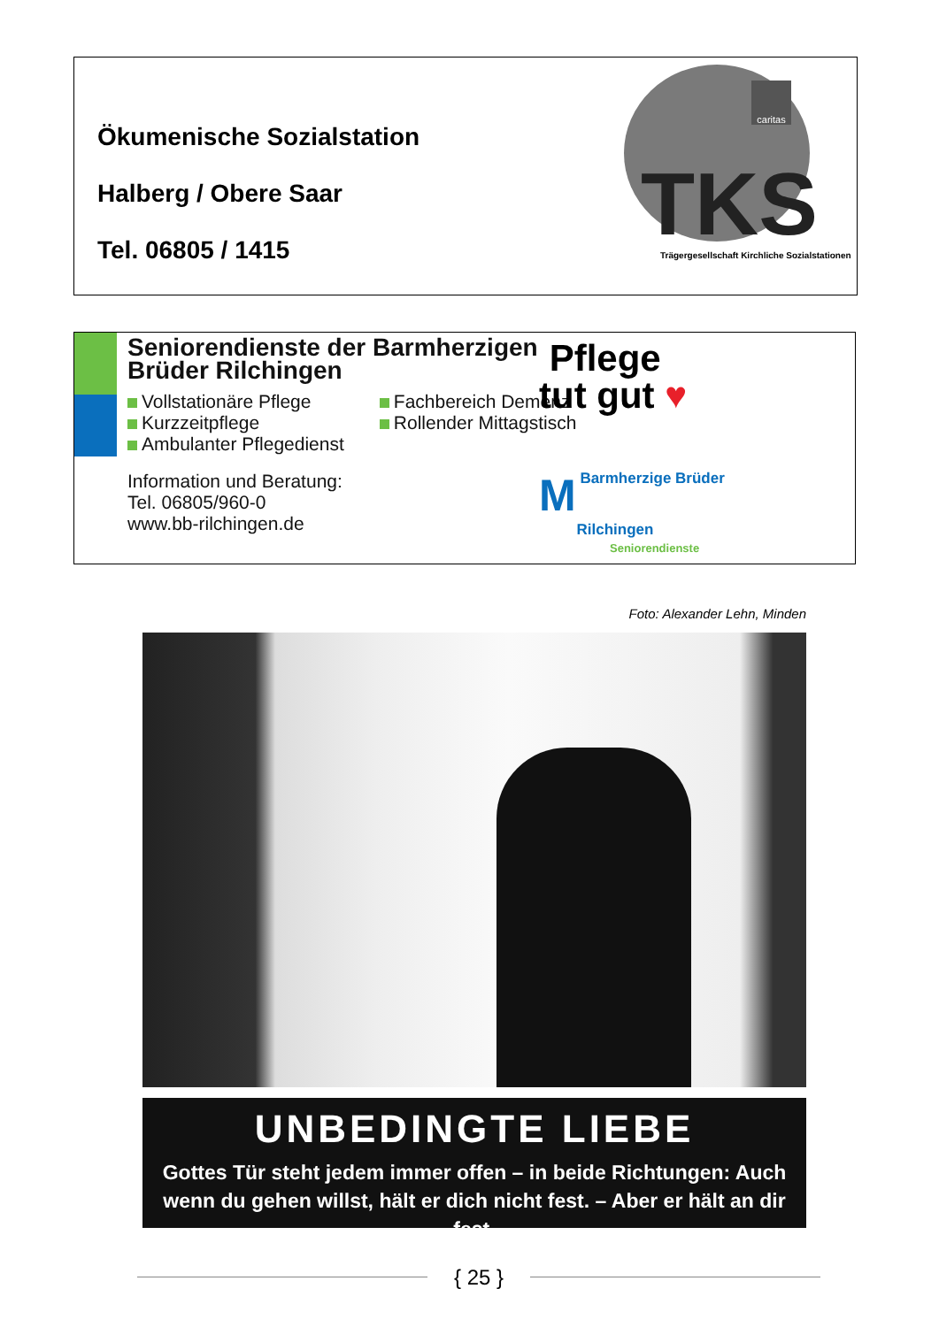Ökumenische Sozialstation
Halberg / Obere Saar
Tel. 06805 / 1415
caritas
TKS Trägergesellschaft Kirchliche Sozialstationen
Seniorendienste der Barmherzigen
Brüder Rilchingen
Vollstationäre Pflege
Kurzzeitpflege
Ambulanter Pflegedienst
Fachbereich Demenz
Rollender Mittagstisch
Information und Beratung:
Tel. 06805/960-0
www.bb-rilchingen.de
Pflege
tut gut ♥
M Barmherzige Brüder
Rilchingen
Seniorendienste
Foto: Alexander Lehn, Minden
UNBEDINGTE LIEBE
Gottes Tür steht jedem immer offen – in beide Richtungen: Auch
wenn du gehen willst, hält er dich nicht fest. – Aber er hält an dir fest.
{ 25 }